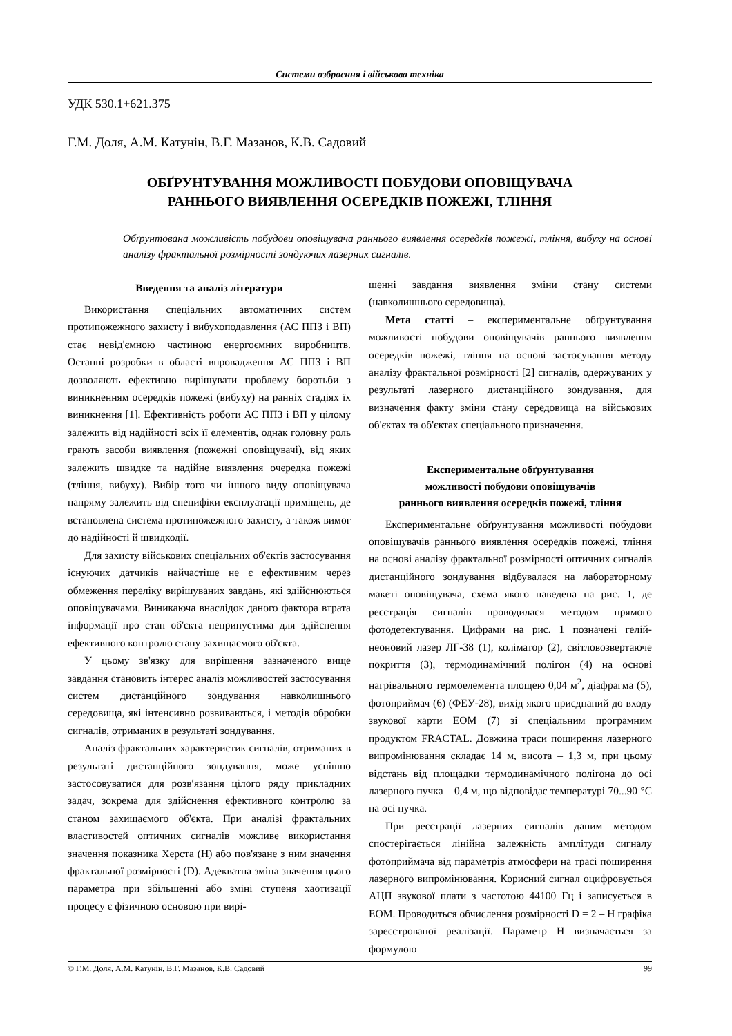Системи озброєння і військова техніка
УДК 530.1+621.375
Г.М. Доля, А.М. Катунін, В.Г. Мазанов, К.В. Садовий
ОБҐРУНТУВАННЯ МОЖЛИВОСТІ ПОБУДОВИ ОПОВІЩУВАЧА
РАННЬОГО ВИЯВЛЕННЯ ОСЕРЕДКІВ ПОЖЕЖІ, ТЛІННЯ
Обґрунтована можливість побудови оповіщувача раннього виявлення осередків пожежі, тління, вибуху на основі аналізу фрактальної розмірності зондуючих лазерних сигналів.
Введення та аналіз літератури
Використання спеціальних автоматичних систем протипожежного захисту і вибухоподавлення (АС ППЗ і ВП) стає невід'ємною частиною енергоємних виробництв. Останні розробки в області впровадження АС ППЗ і ВП дозволяють ефективно вирішувати проблему боротьби з виникненням осередків пожежі (вибуху) на ранніх стадіях їх виникнення [1]. Ефективність роботи АС ППЗ і ВП у цілому залежить від надійності всіх її елементів, однак головну роль грають засоби виявлення (пожежні оповіщувачі), від яких залежить швидке та надійне виявлення очередка пожежі (тління, вибуху). Вибір того чи іншого виду оповіщувача напряму залежить від специфіки експлуатації приміщень, де встановлена система протипожежного захисту, а також вимог до надійності й швидкодії.
Для захисту військових спеціальних об'єктів застосування існуючих датчиків найчастіше не є ефективним через обмеження переліку вирішуваних завдань, які здійснюються оповіщувачами. Виникаюча внаслідок даного фактора втрата інформації про стан об'єкта неприпустима для здійснення ефективного контролю стану захищаємого об'єкта.
У цьому зв'язку для вирішення зазначеного вище завдання становить інтерес аналіз можливостей застосування систем дистанційного зондування навколишнього середовища, які інтенсивно розвиваються, і методів обробки сигналів, отриманих в результаті зондування.
Аналіз фрактальних характеристик сигналів, отриманих в результаті дистанційного зондування, може успішно застосовуватися для розв′язання цілого ряду прикладних задач, зокрема для здійснення ефективного контролю за станом захищаємого об'єкта. При аналізі фрактальних властивостей оптичних сигналів можливе використання значення показника Херста (H) або пов'язане з ним значення фрактальної розмірності (D). Адекватна зміна значення цього параметра при збільшенні або зміні ступеня хаотизації процесу є фізичною основою при вирі-
шенні завдання виявлення зміни стану системи (навколишнього середовища).
Мета статті – експериментальне обґрунтування можливості побудови оповіщувачів раннього виявлення осередків пожежі, тління на основі застосування методу аналізу фрактальної розмірності [2] сигналів, одержуваних у результаті лазерного дистанційного зондування, для визначення факту зміни стану середовища на військових об'єктах та об'єктах спеціального призначення.
Експериментальне обґрунтування
можливості побудови оповіщувачів
раннього виявлення осередків пожежі, тління
Експериментальне обґрунтування можливості побудови оповіщувачів раннього виявлення осередків пожежі, тління на основі аналізу фрактальної розмірності оптичних сигналів дистанційного зондування відбувалася на лабораторному макеті оповіщувача, схема якого наведена на рис. 1, де реєстрація сигналів проводилася методом прямого фотодетектування. Цифрами на рис. 1 позначені гелій-неоновий лазер ЛГ-38 (1), коліматор (2), світловозвертаюче покриття (3), термодинамічний полігон (4) на основі нагрівального термоелемента площею 0,04 м<sup>2</sup>, діафрагма (5), фотоприймач (6) (ФЕУ-28), вихід якого приєднаний до входу звукової карти ЕОМ (7) зі спеціальним програмним продуктом FRACTAL. Довжина траси поширення лазерного випромінювання складає 14 м, висота – 1,3 м, при цьому відстань від площадки термодинамічного полігона до осі лазерного пучка – 0,4 м, що відповідає температурі 70...90 °С на осі пучка.
При реєстрації лазерних сигналів даним методом спостерігається лінійна залежність амплітуди сигналу фотоприймача від параметрів атмосфери на трасі поширення лазерного випромінювання. Корисний сигнал оцифровується АЦП звукової плати з частотою 44100 Гц і записується в ЕОМ. Проводиться обчислення розмірності D = 2 – H графіка зареєстрованої реалізації. Параметр H визначається за формулою
© Г.М. Доля, А.М. Катунін, В.Г. Мазанов, К.В. Садовий 99